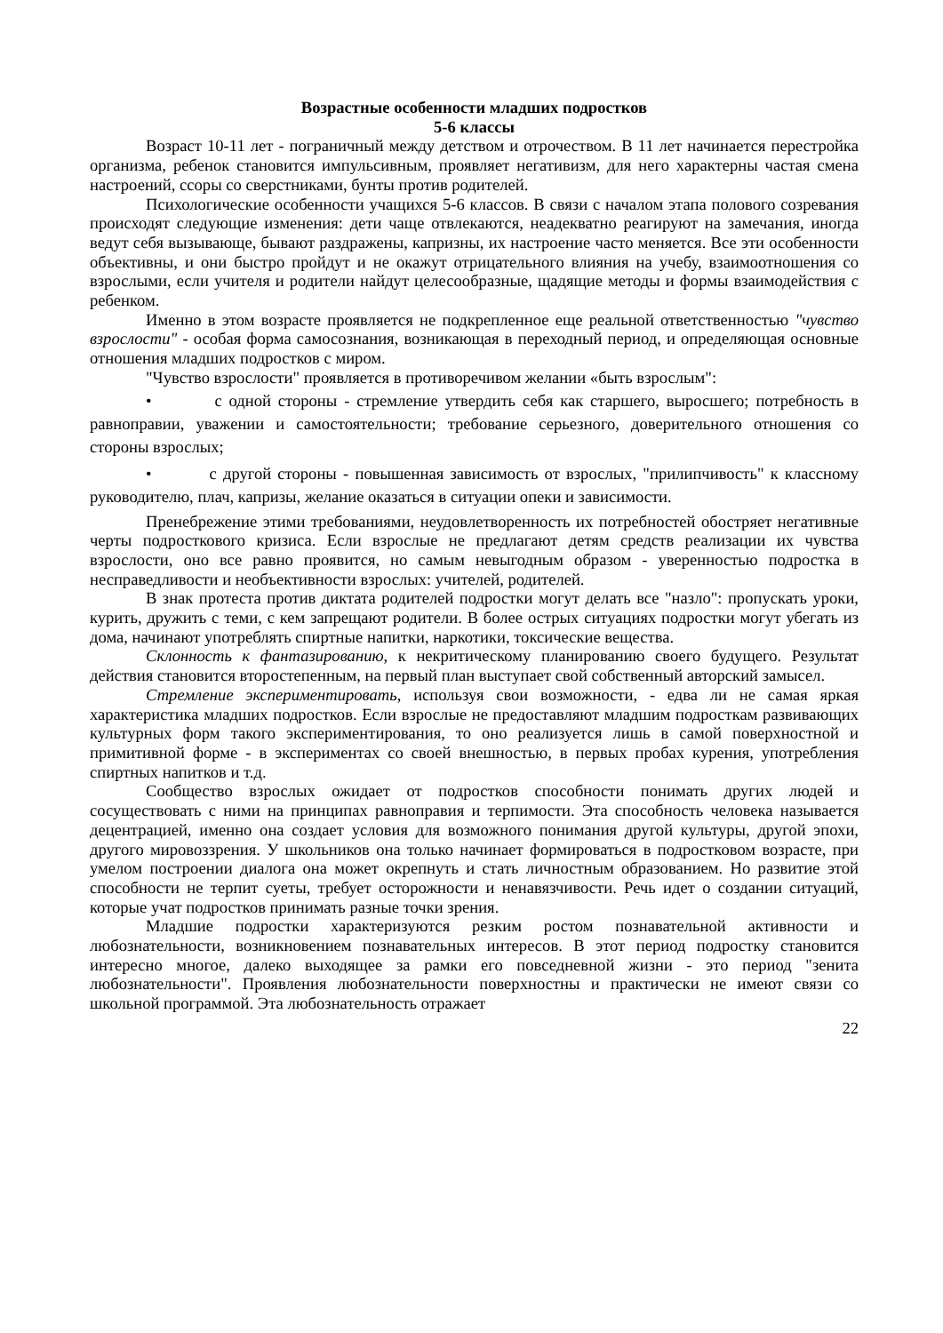Возрастные особенности младших подростков
5-6 классы
Возраст 10-11 лет - пограничный между детством и отрочеством. В 11 лет начинается перестройка организма, ребенок становится импульсивным, проявляет негативизм, для него характерны частая смена настроений, ссоры со сверстниками, бунты против родителей.
Психологические особенности учащихся 5-6 классов. В связи с началом этапа полового созревания происходят следующие изменения: дети чаще отвлекаются, неадекватно реагируют на замечания, иногда ведут себя вызывающе, бывают раздражены, капризны, их настроение часто меняется. Все эти особенности объективны, и они быстро пройдут и не окажут отрицательного влияния на учебу, взаимоотношения со взрослыми, если учителя и родители найдут целесообразные, щадящие методы и формы взаимодействия с ребенком.
Именно в этом возрасте проявляется не подкрепленное еще реальной ответственностью "чувство взрослости" - особая форма самосознания, возникающая в переходный период, и определяющая основные отношения младших подростков с миром.
"Чувство взрослости" проявляется в противоречивом желании «быть взрослым":
• с одной стороны - стремление утвердить себя как старшего, выросшего; потребность в равноправии, уважении и самостоятельности; требование серьезного, доверительного отношения со стороны взрослых;
• с другой стороны - повышенная зависимость от взрослых, "прилипчивость" к классному руководителю, плач, капризы, желание оказаться в ситуации опеки и зависимости.
Пренебрежение этими требованиями, неудовлетворенность их потребностей обостряет негативные черты подросткового кризиса. Если взрослые не предлагают детям средств реализации их чувства взрослости, оно все равно проявится, но самым невыгодным образом - уверенностью подростка в несправедливости и необъективности взрослых: учителей, родителей.
В знак протеста против диктата родителей подростки могут делать все "назло": пропускать уроки, курить, дружить с теми, с кем запрещают родители. В более острых ситуациях подростки могут убегать из дома, начинают употреблять спиртные напитки, наркотики, токсические вещества.
Склонность к фантазированию, к некритическому планированию своего будущего. Результат действия становится второстепенным, на первый план выступает свой собственный авторский замысел.
Стремление экспериментировать, используя свои возможности, - едва ли не самая яркая характеристика младших подростков. Если взрослые не предоставляют младшим подросткам развивающих культурных форм такого экспериментирования, то оно реализуется лишь в самой поверхностной и примитивной форме - в экспериментах со своей внешностью, в первых пробах курения, употребления спиртных напитков и т.д.
Сообщество взрослых ожидает от подростков способности понимать других людей и сосуществовать с ними на принципах равноправия и терпимости. Эта способность человека называется децентрацией, именно она создает условия для возможного понимания другой культуры, другой эпохи, другого мировоззрения. У школьников она только начинает формироваться в подростковом возрасте, при умелом построении диалога она может окрепнуть и стать личностным образованием. Но развитие этой способности не терпит суеты, требует осторожности и ненавязчивости. Речь идет о создании ситуаций, которые учат подростков принимать разные точки зрения.
Младшие подростки характеризуются резким ростом познавательной активности и любознательности, возникновением познавательных интересов. В этот период подростку становится интересно многое, далеко выходящее за рамки его повседневной жизни - это период "зенита любознательности". Проявления любознательности поверхностны и практически не имеют связи со школьной программой. Эта любознательность отражает
22